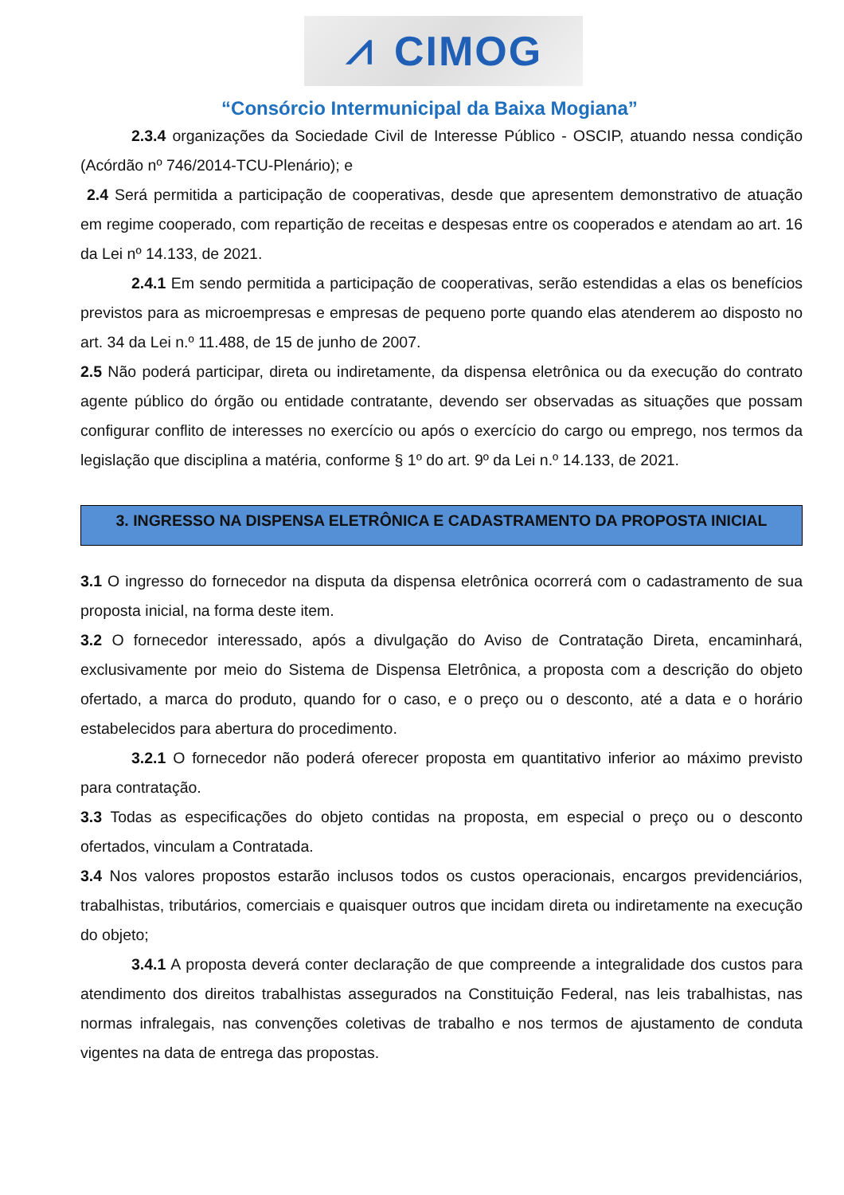⩘ CIMOG
“Consórcio Intermunicipal da Baixa Mogiana”
2.3.4 organizações da Sociedade Civil de Interesse Público - OSCIP, atuando nessa condição (Acórdão nº 746/2014-TCU-Plenário); e
2.4 Será permitida a participação de cooperativas, desde que apresentem demonstrativo de atuação em regime cooperado, com repartição de receitas e despesas entre os cooperados e atendam ao art. 16 da Lei nº 14.133, de 2021.
2.4.1 Em sendo permitida a participação de cooperativas, serão estendidas a elas os benefícios previstos para as microempresas e empresas de pequeno porte quando elas atenderem ao disposto no art. 34 da Lei n.º 11.488, de 15 de junho de 2007.
2.5 Não poderá participar, direta ou indiretamente, da dispensa eletrônica ou da execução do contrato agente público do órgão ou entidade contratante, devendo ser observadas as situações que possam configurar conflito de interesses no exercício ou após o exercício do cargo ou emprego, nos termos da legislação que disciplina a matéria, conforme § 1º do art. 9º da Lei n.º 14.133, de 2021.
3. INGRESSO NA DISPENSA ELETRÔNICA E CADASTRAMENTO DA PROPOSTA INICIAL
3.1 O ingresso do fornecedor na disputa da dispensa eletrônica ocorrerá com o cadastramento de sua proposta inicial, na forma deste item.
3.2 O fornecedor interessado, após a divulgação do Aviso de Contratação Direta, encaminhará, exclusivamente por meio do Sistema de Dispensa Eletrônica, a proposta com a descrição do objeto ofertado, a marca do produto, quando for o caso, e o preço ou o desconto, até a data e o horário estabelecidos para abertura do procedimento.
3.2.1 O fornecedor não poderá oferecer proposta em quantitativo inferior ao máximo previsto para contratação.
3.3 Todas as especificações do objeto contidas na proposta, em especial o preço ou o desconto ofertados, vinculam a Contratada.
3.4 Nos valores propostos estarão inclusos todos os custos operacionais, encargos previdenciários, trabalhistas, tributários, comerciais e quaisquer outros que incidam direta ou indiretamente na execução do objeto;
3.4.1 A proposta deverá conter declaração de que compreende a integralidade dos custos para atendimento dos direitos trabalhistas assegurados na Constituição Federal, nas leis trabalhistas, nas normas infralegais, nas convenções coletivas de trabalho e nos termos de ajustamento de conduta vigentes na data de entrega das propostas.